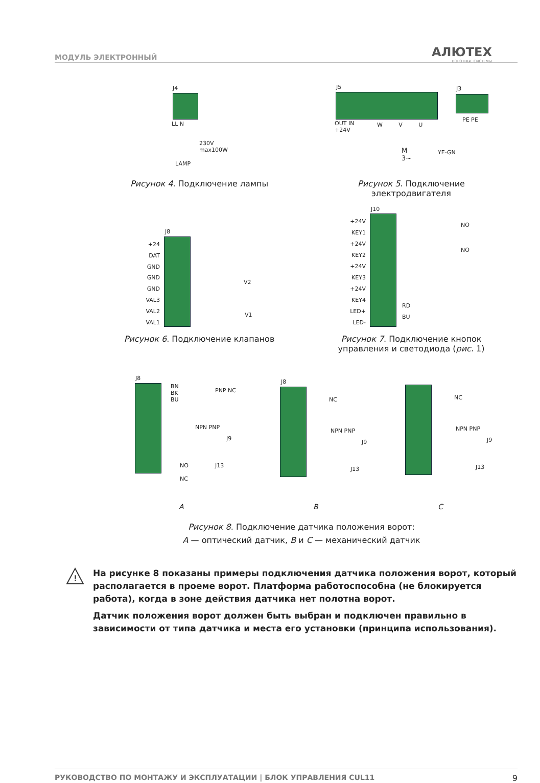МОДУЛЬ ЭЛЕКТРОННЫЙ АЛЮТЕХ
ВОРОТНЫЕ СИСТЕМЫ
J4
LL N
230V
max100W
LAMP
Рисунок 4. Подключение лампы
J5 J3
OUT IN
+24V
W V U
PE PE
M
3~
YE-GN
Рисунок 5. Подключение электродвигателя
J8
+24 DAT GND GND GND VAL3 VAL2 VAL1
V2
V1
Рисунок 6. Подключение клапанов
J10
+24V KEY1 +24V KEY2 +24V KEY3 +24V KEY4 LED+ LED-
NO
NO
RD
BU
Рисунок 7. Подключение кнопок управления и светодиода (рис. 1)
J8
BN
BK
BU
PNP NC
NPN PNP
J9
NO
NC
J13
A
J8
NC
NPN PNP
J9
J13
B
NC
NPN PNP
J9
J13
C
Рисунок 8. Подключение датчика положения ворот:
A — оптический датчик, B и C — механический датчик
!
На рисунке 8 показаны примеры подключения датчика положения ворот, который располагается в проеме ворот. Платформа работоспособна (не блокируется работа), когда в зоне действия датчика нет полотна ворот.
Датчик положения ворот должен быть выбран и подключен правильно в зависимости от типа датчика и места его установки (принципа использования).
РУКОВОДСТВО ПО МОНТАЖУ И ЭКСПЛУАТАЦИИ | БЛОК УПРАВЛЕНИЯ CUL11 9